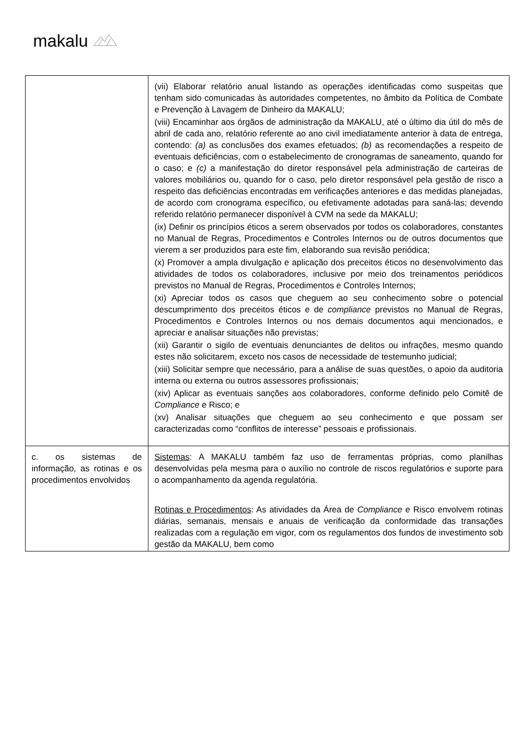makalu
| | (vii) Elaborar relatório anual listando as operações identificadas como suspeitas que tenham sido comunicadas às autoridades competentes, no âmbito da Política de Combate e Prevenção à Lavagem de Dinheiro da MAKALU; (viii) Encaminhar aos órgãos de administração da MAKALU, até o último dia útil do mês de abril de cada ano, relatório referente ao ano civil imediatamente anterior à data de entrega, contendo: (a) as conclusões dos exames efetuados; (b) as recomendações a respeito de eventuais deficiências, com o estabelecimento de cronogramas de saneamento, quando for o caso; e (c) a manifestação do diretor responsável pela administração de carteiras de valores mobiliários ou, quando for o caso, pelo diretor responsável pela gestão de risco a respeito das deficiências encontradas em verificações anteriores e das medidas planejadas, de acordo com cronograma específico, ou efetivamente adotadas para saná-las; devendo referido relatório permanecer disponível à CVM na sede da MAKALU; (ix) Definir os princípios éticos a serem observados por todos os colaboradores, constantes no Manual de Regras, Procedimentos e Controles Internos ou de outros documentos que vierem a ser produzidos para este fim, elaborando sua revisão periódica; (x) Promover a ampla divulgação e aplicação dos preceitos éticos no desenvolvimento das atividades de todos os colaboradores, inclusive por meio dos treinamentos periódicos previstos no Manual de Regras, Procedimentos e Controles Internos; (xi) Apreciar todos os casos que cheguem ao seu conhecimento sobre o potencial descumprimento dos preceitos éticos e de compliance previstos no Manual de Regras, Procedimentos e Controles Internos ou nos demais documentos aqui mencionados, e apreciar e analisar situações não previstas; (xii) Garantir o sigilo de eventuais denunciantes de delitos ou infrações, mesmo quando estes não solicitarem, exceto nos casos de necessidade de testemunho judicial; (xiii) Solicitar sempre que necessário, para a análise de suas questões, o apoio da auditoria interna ou externa ou outros assessores profissionais; (xiv) Aplicar as eventuais sanções aos colaboradores, conforme definido pelo Comitê de Compliance e Risco; e (xv) Analisar situações que cheguem ao seu conhecimento e que possam ser caracterizadas como “conflitos de interesse” pessoais e profissionais. |
| c. os sistemas de informação, as rotinas e os procedimentos envolvidos | Sistemas : A MAKALU também faz uso de ferramentas próprias, como planilhas desenvolvidas pela mesma para o auxílio no controle de riscos regulatórios e suporte para o acompanhamento da agenda regulatória. Rotinas e Procedimentos : As atividades da Área de Compliance e Risco envolvem rotinas diárias, semanais, mensais e anuais de verificação da conformidade das transações realizadas com a regulação em vigor, com os regulamentos dos fundos de investimento sob gestão da MAKALU, bem como |